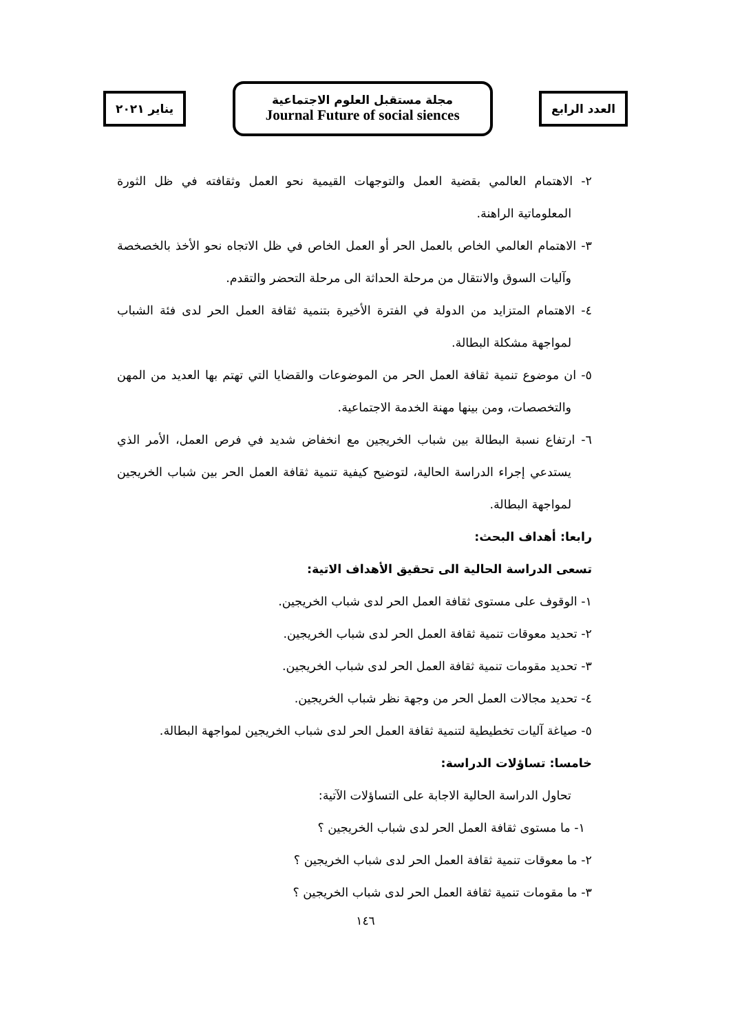العدد الرابع
مجلة مستقبل العلوم الاجتماعية
Journal Future of social siences
يناير ٢٠٢١
٢- الاهتمام العالمي بقضية العمل والتوجهات القيمية نحو العمل وثقافته في ظل الثورة المعلوماتية الراهنة.
٣- الاهتمام العالمي الخاص بالعمل الحر أو العمل الخاص في ظل الاتجاه نحو الأخذ بالخصخصة وآليات السوق والانتقال من مرحلة الحداثة الى مرحلة التحضر والتقدم.
٤- الاهتمام المتزايد من الدولة في الفترة الأخيرة بتنمية ثقافة العمل الحر لدى فئة الشباب لمواجهة مشكلة البطالة.
٥- ان موضوع تنمية ثقافة العمل الحر من الموضوعات والقضايا التي تهتم بها العديد من المهن والتخصصات، ومن بينها مهنة الخدمة الاجتماعية.
٦- ارتفاع نسبة البطالة بين شباب الخريجين مع انخفاض شديد في فرص العمل، الأمر الذي يستدعي إجراء الدراسة الحالية، لتوضيح كيفية تنمية ثقافة العمل الحر بين شباب الخريجين لمواجهة البطالة.
رابعا: أهداف البحث:
تسعى الدراسة الحالية الى تحقيق الأهداف الاتية:
١- الوقوف على مستوى ثقافة العمل الحر لدى شباب الخريجين.
٢- تحديد معوقات تنمية ثقافة العمل الحر لدى شباب الخريجين.
٣- تحديد مقومات تنمية ثقافة العمل الحر لدى شباب الخريجين.
٤- تحديد مجالات العمل الحر من وجهة نظر شباب الخريجين.
٥- صياغة آليات تخطيطية لتنمية ثقافة العمل الحر لدى شباب الخريجين لمواجهة البطالة.
خامسا: تساؤلات الدراسة:
تحاول الدراسة الحالية الاجابة على التساؤلات الآتية:
١- ما مستوى ثقافة العمل الحر لدى شباب الخريجين ؟
٢- ما معوقات تنمية ثقافة العمل الحر لدى شباب الخريجين ؟
٣- ما مقومات تنمية ثقافة العمل الحر لدى شباب الخريجين ؟
١٤٦